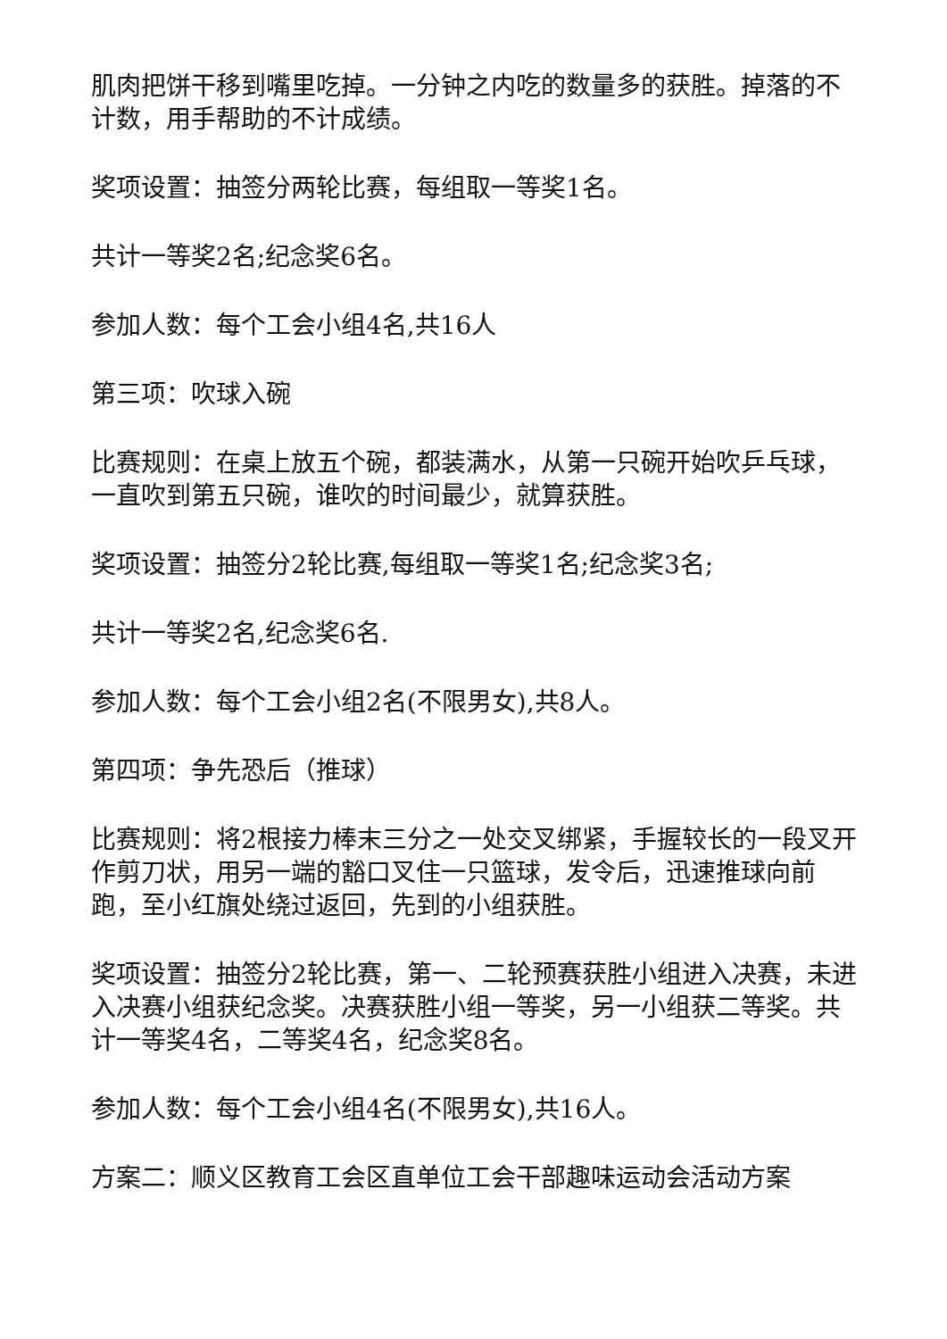肌肉把饼干移到嘴里吃掉。一分钟之内吃的数量多的获胜。掉落的不计数，用手帮助的不计成绩。
奖项设置：抽签分两轮比赛，每组取一等奖1名。
共计一等奖2名;纪念奖6名。
参加人数：每个工会小组4名,共16人
第三项：吹球入碗
比赛规则：在桌上放五个碗，都装满水，从第一只碗开始吹乒乓球，一直吹到第五只碗，谁吹的时间最少，就算获胜。
奖项设置：抽签分2轮比赛,每组取一等奖1名;纪念奖3名;
共计一等奖2名,纪念奖6名.
参加人数：每个工会小组2名(不限男女),共8人。
第四项：争先恐后（推球）
比赛规则：将2根接力棒末三分之一处交叉绑紧，手握较长的一段叉开作剪刀状，用另一端的豁口叉住一只篮球，发令后，迅速推球向前跑，至小红旗处绕过返回，先到的小组获胜。
奖项设置：抽签分2轮比赛，第一、二轮预赛获胜小组进入决赛，未进入决赛小组获纪念奖。决赛获胜小组一等奖，另一小组获二等奖。共计一等奖4名，二等奖4名，纪念奖8名。
参加人数：每个工会小组4名(不限男女),共16人。
方案二：顺义区教育工会区直单位工会干部趣味运动会活动方案